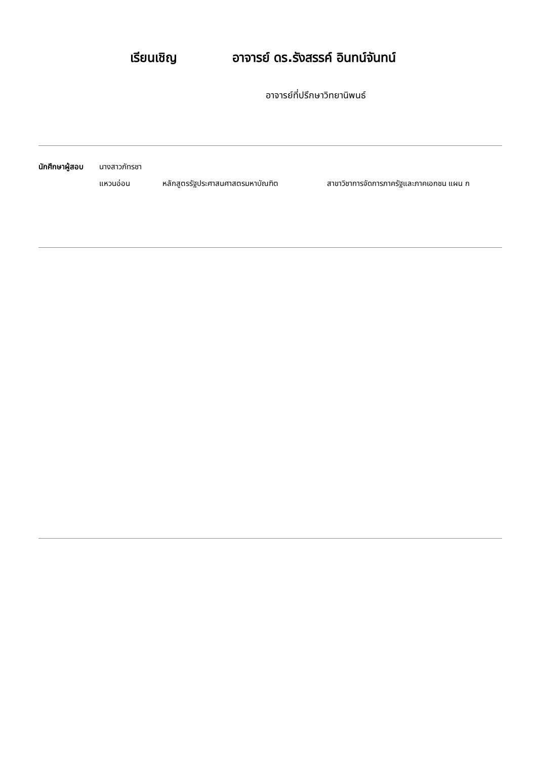เรียนเชิญ อาจารย์ ดร.รังสรรค์ อินทน์จันทน์
อาจารย์ที่ปรึกษาวิทยานิพนธ์
นักศึกษาผู้สอบ
นางสาวภัทรชา
แหวนอ่อน หลักสูตรรัฐประศาสนศาสตรมหาบัณฑิต สาขาวิชาการจัดการภาครัฐและภาคเอกชน แผน ก